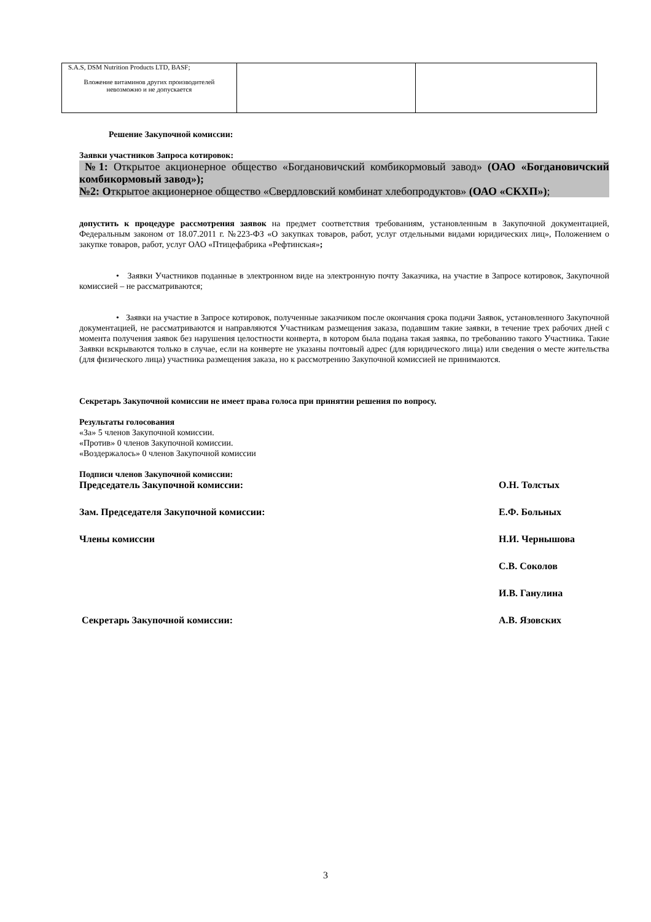| S.A.S, DSM Nutrition Products LTD, BASF; Вложение витаминов других производителей невозможно и не допускается | | |
Решение Закупочной комиссии:
Заявки участников Запроса котировок:
№1: Открытое акционерное общество «Богдановичский комбикормовый завод» (ОАО «Богдановичский комбикормовый завод»);
№2: Открытое акционерное общество «Свердловский комбинат хлебопродуктов» (ОАО «СКХП»);
допустить к процедуре рассмотрения заявок на предмет соответствия требованиям, установленным в Закупочной документацией, Федеральным законом от 18.07.2011 г. №223-ФЗ «О закупках товаров, работ, услуг отдельными видами юридических лиц», Положением о закупке товаров, работ, услуг ОАО «Птицефабрика «Рефтинская»;
• Заявки Участников поданные в электронном виде на электронную почту Заказчика, на участие в Запросе котировок, Закупочной комиссией – не рассматриваются;
• Заявки на участие в Запросе котировок, полученные заказчиком после окончания срока подачи Заявок, установленного Закупочной документацией, не рассматриваются и направляются Участникам размещения заказа, подавшим такие заявки, в течение трех рабочих дней с момента получения заявок без нарушения целостности конверта, в котором была подана такая заявка, по требованию такого Участника. Такие Заявки вскрываются только в случае, если на конверте не указаны почтовый адрес (для юридического лица) или сведения о месте жительства (для физического лица) участника размещения заказа, но к рассмотрению Закупочной комиссией не принимаются.
Секретарь Закупочной комиссии не имеет права голоса при принятии решения по вопросу.
Результаты голосования
«За» 5 членов Закупочной комиссии.
«Против» 0 членов Закупочной комиссии.
«Воздержалось» 0 членов Закупочной комиссии
Подписи членов Закупочной комиссии:
Председатель Закупочной комиссии: О.Н. Толстых
Зам. Председателя Закупочной комиссии: Е.Ф. Больных
Члены комиссии Н.И. Чернышова
С.В. Соколов
И.В. Ганулина
Секретарь Закупочной комиссии: А.В. Язовских
3